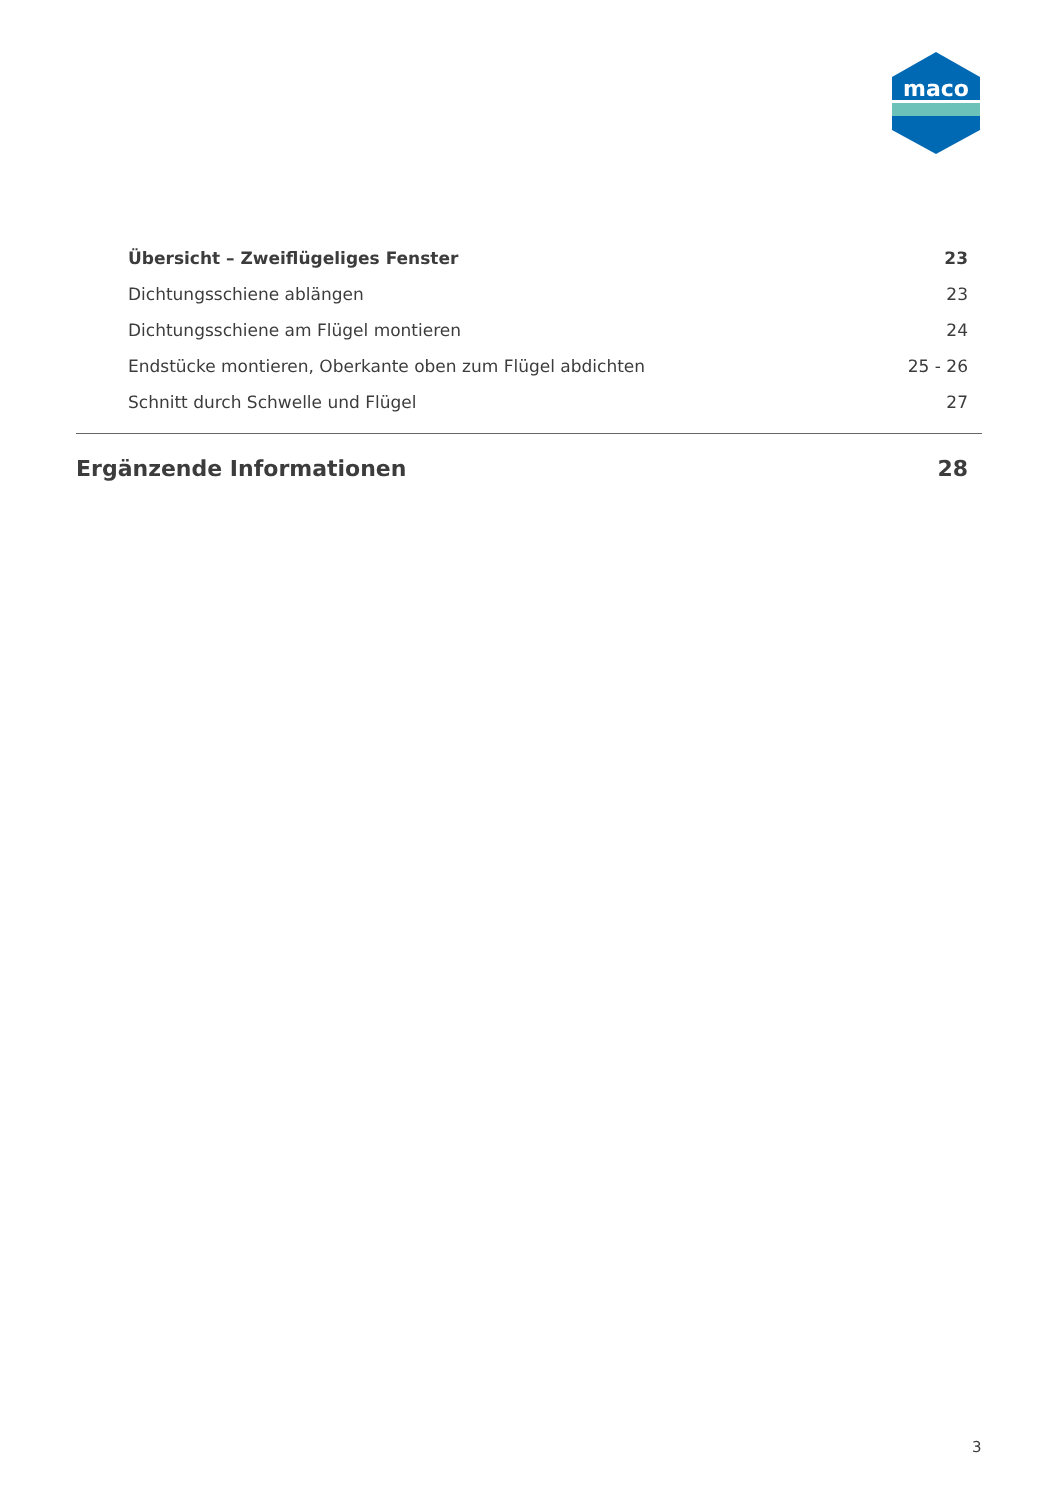maco
Übersicht – Zweiflügeliges Fenster 23
Dichtungsschiene ablängen 23
Dichtungsschiene am Flügel montieren 24
Endstücke montieren, Oberkante oben zum Flügel abdichten 25 - 26
Schnitt durch Schwelle und Flügel 27
Ergänzende Informationen 28
3